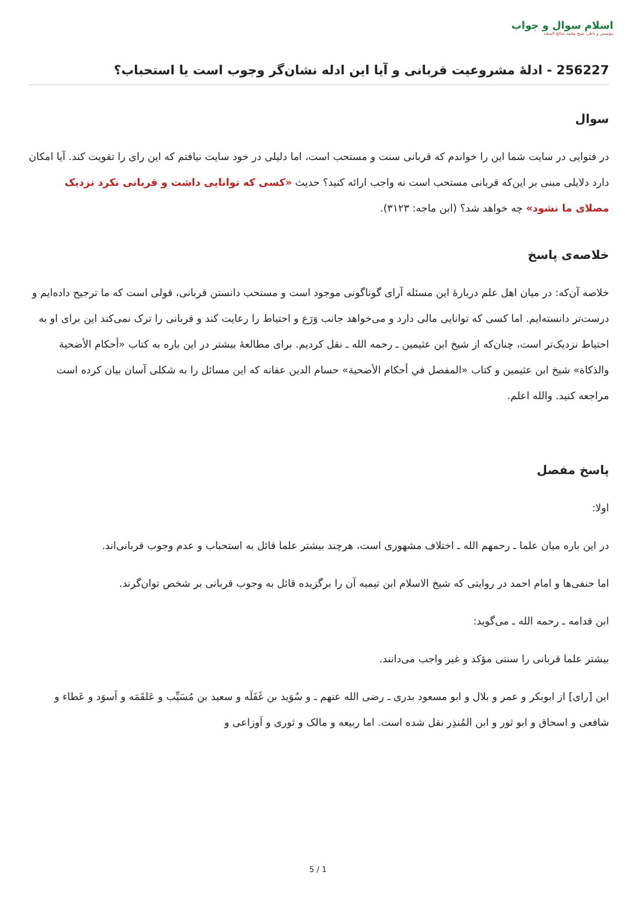اسلام سوال و جواب
مؤسس و ناظر: شیخ محمد صالح المنجد
256227 - ادلهٔ مشروعیت قربانی و آیا این ادله نشان‌گر وجوب است یا استحباب؟
سوال
در فتوایی در سایت شما این را خواندم که قربانی سنت و مستحب است، اما دلیلی در خود سایت نیافتم که این رای را تقویت کند. آیا امکان دارد دلایلی مبنی بر این‌که قربانی مستحب است نه واجب ارائه کنید؟ حدیث «کسی که توانایی داشت و قربانی نکرد نزدیک مصلای ما نشود» چه خواهد شد؟ (ابن ماجه: ۳۱۲۳).
خلاصه‌ی پاسخ
خلاصه آن‌که: در میان اهل علم دربارهٔ این مسئله آرای گوناگونی موجود است و مستحب دانستن قربانی، قولی است که ما ترجیح داده‌ایم و درست‌تر دانسته‌ایم. اما کسی که توانایی مالی دارد و می‌خواهد جانب وَرَع و احتیاط را رعایت کند و قربانی را ترک نمی‌کند این برای او به احتیاط نزدیک‌تر است، چنان‌که از شیخ ابن عثیمین ـ رحمه الله ـ نقل کردیم. برای مطالعهٔ بیشتر در این باره به کتاب «أحكام الأضحية والذكاة» شیخ ابن عثیمین و کتاب «المفصل في أحكام الأضحية» حسام الدين عفانه که این مسائل را به شکلی آسان بیان کرده است مراجعه کنید. والله اعلم.
پاسخ مفصل
اولا:
در این باره میان علما ـ رحمهم الله ـ اختلاف مشهوری است، هرچند بیشتر علما قائل به استحباب و عدم وجوب قربانی‌اند.
اما حنفی‌ها و امام احمد در روایتی که شیخ الاسلام ابن تیمیه آن را برگزیده قائل به وجوب قربانی بر شخص توان‌گرند.
ابن قدامه ـ رحمه الله ـ می‌گوید:
بیشتر علما قربانی را سنتی مؤکد و غیر واجب می‌دانند.
این [رای] از ابوبکر و عمر و بلال و ابو مسعود بدری ـ رضی الله عنهم ـ و سُوَید بن غَفَلَه و سعید بن مُسَیِّب و عَلقَمَه و اَسوَد و عَطاء و شافعی و اسحاق و ابو ثور و ابن المُنذِر نقل شده است. اما ربیعه و مالک و ثوری و اَوزاعی و
5 / 1